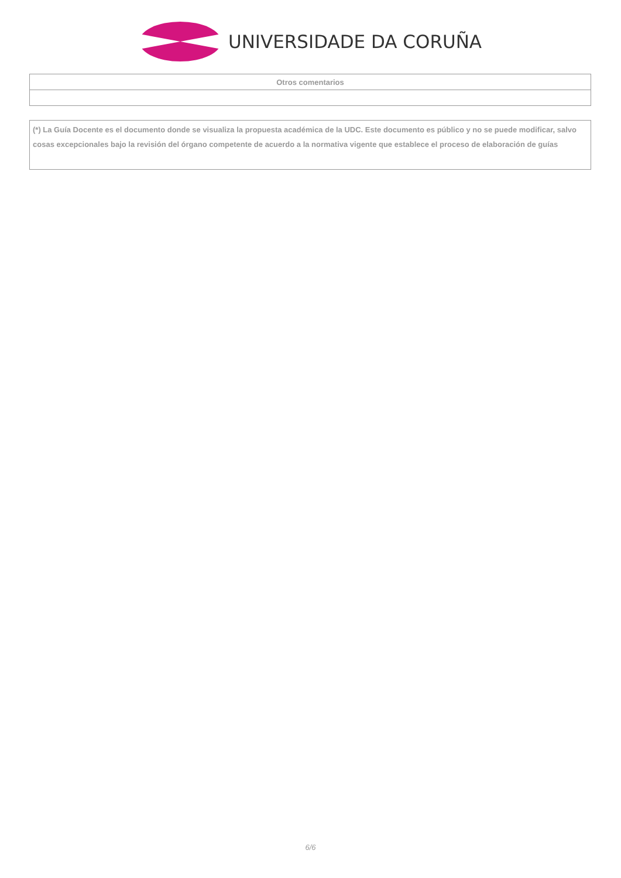UNIVERSIDADE DA CORUÑA
| Otros comentarios |
| --- |
| (*) La Guía Docente es el documento donde se visualiza la propuesta académica de la UDC. Este documento es público y no se puede modificar, salvo cosas excepcionales bajo la revisión del órgano competente de acuerdo a la normativa vigente que establece el proceso de elaboración de guías |
6/6